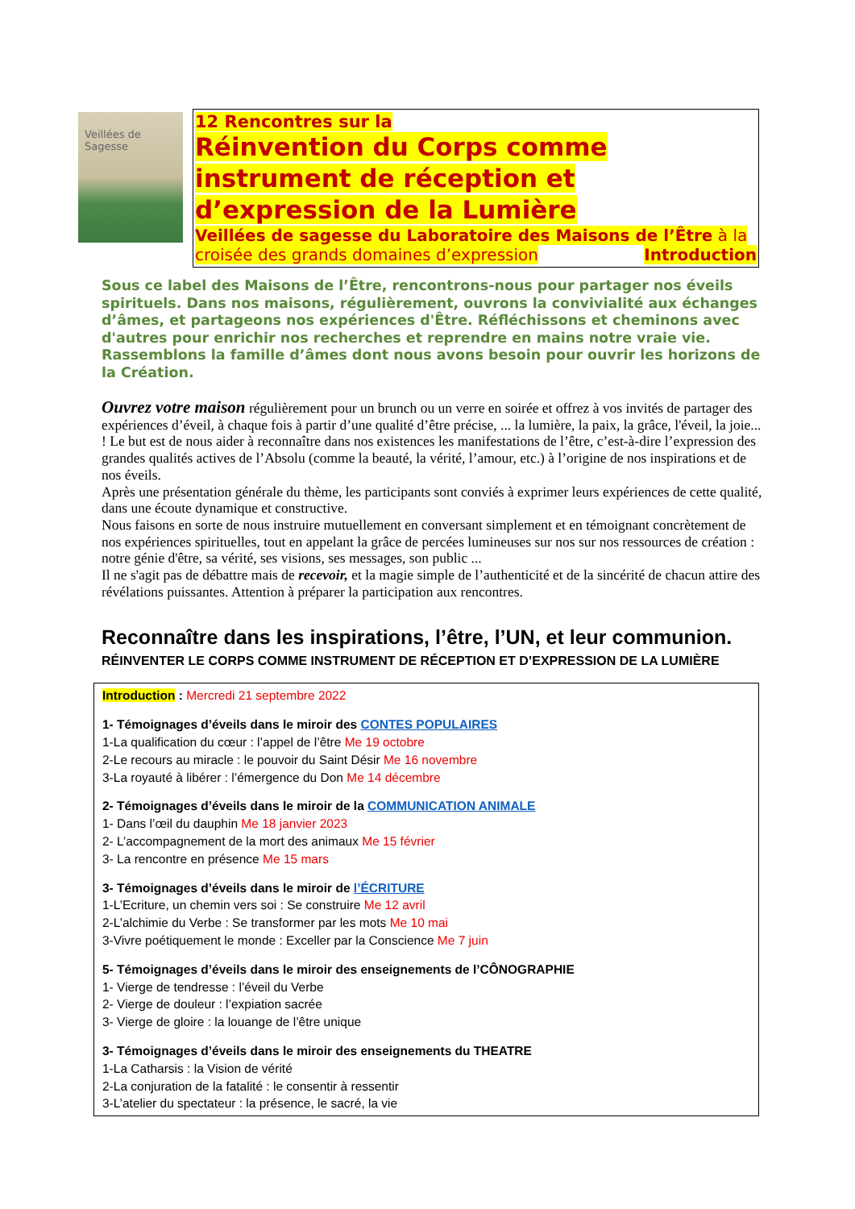Veillées de Sagesse
12 Rencontres sur la
Réinvention du Corps comme instrument de réception et d’expression de la Lumière
Veillées de sagesse du Laboratoire des Maisons de l’Être à la croisée des grands domaines d’expression Introduction
Sous ce label des Maisons de l’Être, rencontrons-nous pour partager nos éveils spirituels. Dans nos maisons, régulièrement, ouvrons la convivialité aux échanges d’âmes, et partageons nos expériences d'Être. Réfléchissons et cheminons avec d'autres pour enrichir nos recherches et reprendre en mains notre vraie vie. Rassemblons la famille d’âmes dont nous avons besoin pour ouvrir les horizons de la Création.
Ouvrez votre maison régulièrement pour un brunch ou un verre en soirée et offrez à vos invités de partager des expériences d’éveil, à chaque fois à partir d’une qualité d’être précise, ... la lumière, la paix, la grâce, l'éveil, la joie... ! Le but est de nous aider à reconnaître dans nos existences les manifestations de l’être, c’est-à-dire l’expression des grandes qualités actives de l’Absolu (comme la beauté, la vérité, l’amour, etc.) à l’origine de nos inspirations et de nos éveils.
Après une présentation générale du thème, les participants sont conviés à exprimer leurs expériences de cette qualité, dans une écoute dynamique et constructive.
Nous faisons en sorte de nous instruire mutuellement en conversant simplement et en témoignant concrètement de nos expériences spirituelles, tout en appelant la grâce de percées lumineuses sur nos sur nos ressources de création : notre génie d'être, sa vérité, ses visions, ses messages, son public ...
Il ne s'agit pas de débattre mais de recevoir, et la magie simple de l’authenticité et de la sincérité de chacun attire des révélations puissantes. Attention à préparer la participation aux rencontres.
Reconnaître dans les inspirations, l’être, l’UN, et leur communion.
RÉINVENTER LE CORPS COMME INSTRUMENT DE RÉCEPTION ET D’EXPRESSION DE LA LUMIÈRE
Introduction : Mercredi 21 septembre 2022
1- Témoignages d’éveils dans le miroir des CONTES POPULAIRES
1-La qualification du cœur : l’appel de l’être Me 19 octobre
2-Le recours au miracle : le pouvoir du Saint Désir Me 16 novembre
3-La royauté à libérer : l’émergence du Don Me 14 décembre
2- Témoignages d’éveils dans le miroir de la COMMUNICATION ANIMALE
1- Dans l’œil du dauphin Me 18 janvier 2023
2- L’accompagnement de la mort des animaux Me 15 février
3- La rencontre en présence Me 15 mars
3- Témoignages d’éveils dans le miroir de l’ÉCRITURE
1-L’Ecriture, un chemin vers soi : Se construire Me 12 avril
2-L’alchimie du Verbe : Se transformer par les mots Me 10 mai
3-Vivre poétiquement le monde : Exceller par la Conscience Me 7 juin
5- Témoignages d’éveils dans le miroir des enseignements de l’CÔNOGRAPHIE
1- Vierge de tendresse : l’éveil du Verbe
2- Vierge de douleur : l’expiation sacrée
3- Vierge de gloire : la louange de l’être unique
3- Témoignages d’éveils dans le miroir des enseignements du THEATRE
1-La Catharsis : la Vision de vérité
2-La conjuration de la fatalité : le consentir à ressentir
3-L’atelier du spectateur : la présence, le sacré, la vie